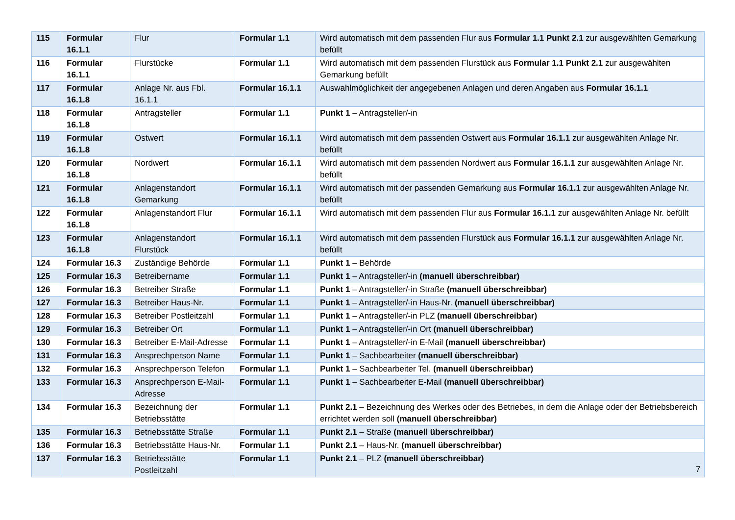| 115 | Formular 16.1.1 | Flur | Formular 1.1 | Wird automatisch mit dem passenden Flur aus Formular 1.1 Punkt 2.1 zur ausgewählten Gemarkung befüllt |
| 116 | Formular 16.1.1 | Flurstücke | Formular 1.1 | Wird automatisch mit dem passenden Flurstück aus Formular 1.1 Punkt 2.1 zur ausgewählten Gemarkung befüllt |
| 117 | Formular 16.1.8 | Anlage Nr. aus Fbl. 16.1.1 | Formular 16.1.1 | Auswahlmöglichkeit der angegebenen Anlagen und deren Angaben aus Formular 16.1.1 |
| 118 | Formular 16.1.8 | Antragsteller | Formular 1.1 | Punkt 1 – Antragsteller/-in |
| 119 | Formular 16.1.8 | Ostwert | Formular 16.1.1 | Wird automatisch mit dem passenden Ostwert aus Formular 16.1.1 zur ausgewählten Anlage Nr. befüllt |
| 120 | Formular 16.1.8 | Nordwert | Formular 16.1.1 | Wird automatisch mit dem passenden Nordwert aus Formular 16.1.1 zur ausgewählten Anlage Nr. befüllt |
| 121 | Formular 16.1.8 | Anlagenstandort Gemarkung | Formular 16.1.1 | Wird automatisch mit der passenden Gemarkung aus Formular 16.1.1 zur ausgewählten Anlage Nr. befüllt |
| 122 | Formular 16.1.8 | Anlagenstandort Flur | Formular 16.1.1 | Wird automatisch mit dem passenden Flur aus Formular 16.1.1 zur ausgewählten Anlage Nr. befüllt |
| 123 | Formular 16.1.8 | Anlagenstandort Flurstück | Formular 16.1.1 | Wird automatisch mit dem passenden Flurstück aus Formular 16.1.1 zur ausgewählten Anlage Nr. befüllt |
| 124 | Formular 16.3 | Zuständige Behörde | Formular 1.1 | Punkt 1 – Behörde |
| 125 | Formular 16.3 | Betreibername | Formular 1.1 | Punkt 1 – Antragsteller/-in (manuell überschreibbar) |
| 126 | Formular 16.3 | Betreiber Straße | Formular 1.1 | Punkt 1 – Antragsteller/-in Straße (manuell überschreibbar) |
| 127 | Formular 16.3 | Betreiber Haus-Nr. | Formular 1.1 | Punkt 1 – Antragsteller/-in Haus-Nr. (manuell überschreibbar) |
| 128 | Formular 16.3 | Betreiber Postleitzahl | Formular 1.1 | Punkt 1 – Antragsteller/-in PLZ (manuell überschreibbar) |
| 129 | Formular 16.3 | Betreiber Ort | Formular 1.1 | Punkt 1 – Antragsteller/-in Ort (manuell überschreibbar) |
| 130 | Formular 16.3 | Betreiber E-Mail-Adresse | Formular 1.1 | Punkt 1 – Antragsteller/-in E-Mail (manuell überschreibbar) |
| 131 | Formular 16.3 | Ansprechperson Name | Formular 1.1 | Punkt 1 – Sachbearbeiter (manuell überschreibbar) |
| 132 | Formular 16.3 | Ansprechperson Telefon | Formular 1.1 | Punkt 1 – Sachbearbeiter Tel. (manuell überschreibbar) |
| 133 | Formular 16.3 | Ansprechperson E-Mail-Adresse | Formular 1.1 | Punkt 1 – Sachbearbeiter E-Mail (manuell überschreibbar) |
| 134 | Formular 16.3 | Bezeichnung der Betriebsstätte | Formular 1.1 | Punkt 2.1 – Bezeichnung des Werkes oder des Betriebes, in dem die Anlage oder der Betriebsbereich errichtet werden soll (manuell überschreibbar) |
| 135 | Formular 16.3 | Betriebsstätte Straße | Formular 1.1 | Punkt 2.1 – Straße (manuell überschreibbar) |
| 136 | Formular 16.3 | Betriebsstätte Haus-Nr. | Formular 1.1 | Punkt 2.1 – Haus-Nr. (manuell überschreibbar) |
| 137 | Formular 16.3 | Betriebsstätte Postleitzahl | Formular 1.1 | Punkt 2.1 – PLZ (manuell überschreibbar) |
7